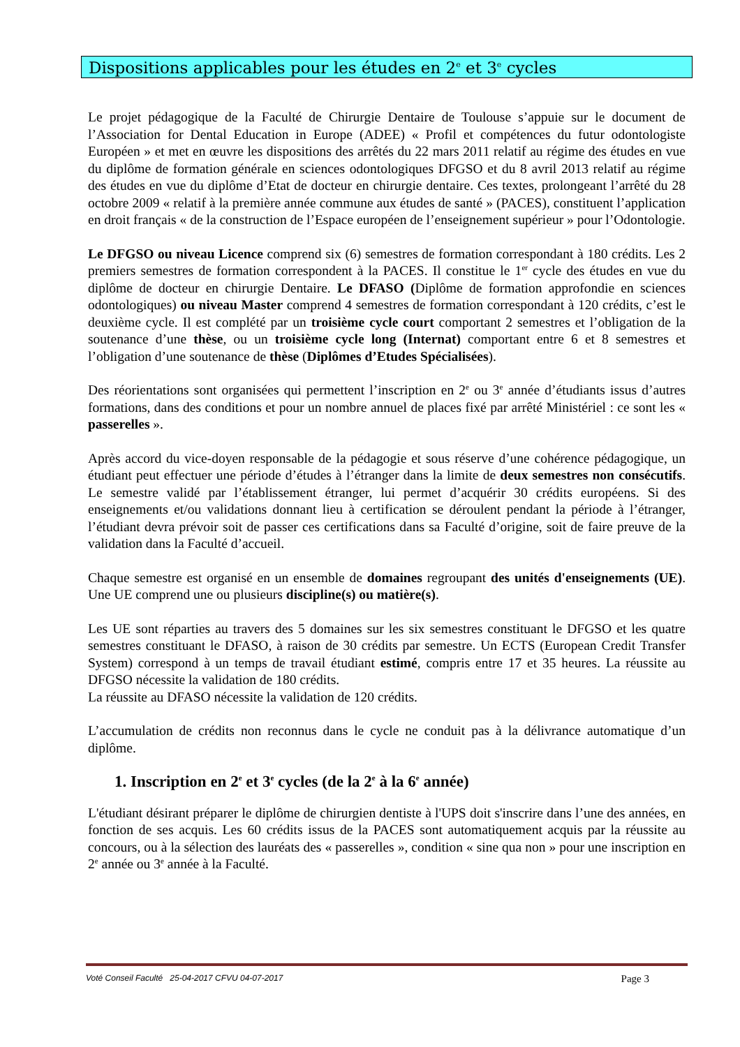Dispositions applicables pour les études en 2<sup>e</sup> et 3<sup>e</sup> cycles
Le projet pédagogique de la Faculté de Chirurgie Dentaire de Toulouse s’appuie sur le document de l’Association for Dental Education in Europe (ADEE) « Profil et compétences du futur odontologiste Européen » et met en œuvre les dispositions des arrêtés du 22 mars 2011 relatif au régime des études en vue du diplôme de formation générale en sciences odontologiques DFGSO et du 8 avril 2013 relatif au régime des études en vue du diplôme d’Etat de docteur en chirurgie dentaire. Ces textes, prolongeant l’arrêté du 28 octobre 2009 « relatif à la première année commune aux études de santé » (PACES), constituent l’application en droit français « de la construction de l’Espace européen de l’enseignement supérieur » pour l’Odontologie.
Le DFGSO ou niveau Licence comprend six (6) semestres de formation correspondant à 180 crédits. Les 2 premiers semestres de formation correspondent à la PACES. Il constitue le 1<sup>er</sup> cycle des études en vue du diplôme de docteur en chirurgie Dentaire. Le DFASO (Diplôme de formation approfondie en sciences odontologiques) ou niveau Master comprend 4 semestres de formation correspondant à 120 crédits, c’est le deuxième cycle. Il est complété par un troisième cycle court comportant 2 semestres et l’obligation de la soutenance d’une thèse, ou un troisième cycle long (Internat) comportant entre 6 et 8 semestres et l’obligation d’une soutenance de thèse (Diplômes d’Etudes Spécialisées).
Des réorientations sont organisées qui permettent l’inscription en 2<sup>e</sup> ou 3<sup>e</sup> année d’étudiants issus d’autres formations, dans des conditions et pour un nombre annuel de places fixé par arrêté Ministériel : ce sont les « passerelles ».
Après accord du vice-doyen responsable de la pédagogie et sous réserve d’une cohérence pédagogique, un étudiant peut effectuer une période d’études à l’étranger dans la limite de deux semestres non consécutifs. Le semestre validé par l’établissement étranger, lui permet d’acquérir 30 crédits européens. Si des enseignements et/ou validations donnant lieu à certification se déroulent pendant la période à l’étranger, l’étudiant devra prévoir soit de passer ces certifications dans sa Faculté d’origine, soit de faire preuve de la validation dans la Faculté d’accueil.
Chaque semestre est organisé en un ensemble de domaines regroupant des unités d'enseignements (UE). Une UE comprend une ou plusieurs discipline(s) ou matière(s).
Les UE sont réparties au travers des 5 domaines sur les six semestres constituant le DFGSO et les quatre semestres constituant le DFASO, à raison de 30 crédits par semestre. Un ECTS (European Credit Transfer System) correspond à un temps de travail étudiant estimé, compris entre 17 et 35 heures. La réussite au DFGSO nécessite la validation de 180 crédits.
La réussite au DFASO nécessite la validation de 120 crédits.
L’accumulation de crédits non reconnus dans le cycle ne conduit pas à la délivrance automatique d’un diplôme.
1. Inscription en 2<sup>e</sup> et 3<sup>e</sup> cycles (de la 2<sup>e</sup> à la 6<sup>e</sup> année)
L'étudiant désirant préparer le diplôme de chirurgien dentiste à l'UPS doit s'inscrire dans l’une des années, en fonction de ses acquis. Les 60 crédits issus de la PACES sont automatiquement acquis par la réussite au concours, ou à la sélection des lauréats des « passerelles », condition « sine qua non » pour une inscription en 2<sup>e</sup> année ou 3<sup>e</sup> année à la Faculté.
Voté Conseil Faculté 25-04-2017 CFVU 04-07-2017 Page 3